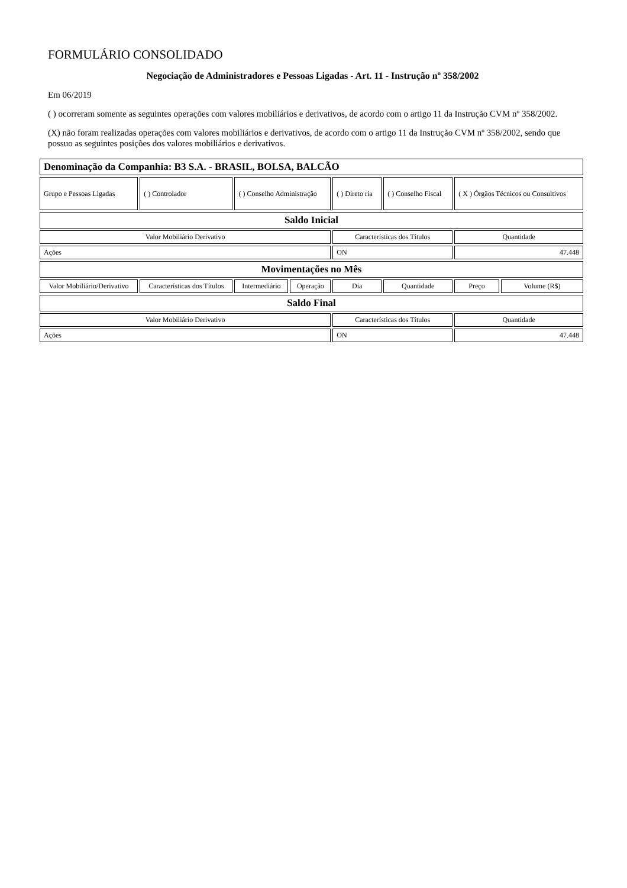FORMULÁRIO CONSOLIDADO
Negociação de Administradores e Pessoas Ligadas - Art. 11 - Instrução nº 358/2002
Em 06/2019
( ) ocorreram somente as seguintes operações com valores mobiliários e derivativos, de acordo com o artigo 11 da Instrução CVM nº 358/2002.
(X) não foram realizadas operações com valores mobiliários e derivativos, de acordo com o artigo 11 da Instrução CVM nº 358/2002, sendo que possuo as seguintes posições dos valores mobiliários e derivativos.
| Denominação da Companhia: B3 S.A. - BRASIL, BOLSA, BALCÃO | | | | | | | |
| --- | --- | --- | --- | --- | --- | --- | --- |
| Grupo e Pessoas Ligadas | ( ) Controlador | ( ) Conselho Administração | | ( ) Direto ria | ( ) Conselho Fiscal | ( X ) Órgãos Técnicos ou Consultivos | |
| Saldo Inicial | | | | | | | |
| Valor Mobiliário Derivativo | | | | Características dos Títulos | | Quantidade | |
| Ações | | | | ON | | 47.448 | |
| Movimentações no Mês | | | | | | | |
| Valor Mobiliário/Derivativo | Características dos Títulos | Intermediário | Operação | Dia | Quantidade | Preço | Volume (R$) |
| Saldo Final | | | | | | | |
| Valor Mobiliário Derivativo | | | | Características dos Títulos | | Quantidade | |
| Ações | | | | ON | | 47.448 | |